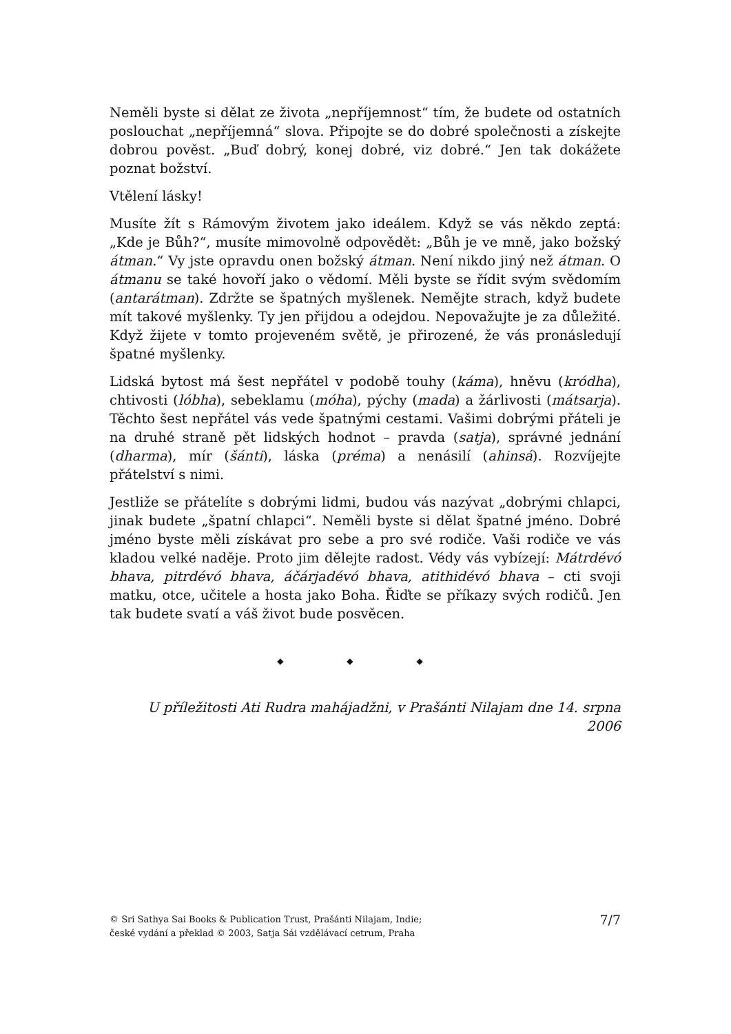Neměli byste si dělat ze života „nepříjemnost“ tím, že budete od ostatních poslouchat „nepříjemná“ slova. Připojte se do dobré společnosti a získejte dobrou pověst. „Buď dobrý, konej dobré, viz dobré.“ Jen tak dokážete poznat božství.
Vtělení lásky!
Musíte žít s Rámovým životem jako ideálem. Když se vás někdo zeptá: „Kde je Bůh?“, musíte mimovolně odpovědět: „Bůh je ve mně, jako božský átman.“ Vy jste opravdu onen božský átman. Není nikdo jiný než átman. O átmanu se také hovoří jako o vědomí. Měli byste se řídit svým svědomím (antarátman). Zdržte se špatných myšlenek. Nemějte strach, když budete mít takové myšlenky. Ty jen přijdou a odejdou. Nepovažujte je za důležité. Když žijete v tomto projeveném světě, je přirozené, že vás pronásledují špatné myšlenky.
Lidská bytost má šest nepřátel v podobě touhy (káma), hněvu (kródha), chtivosti (lóbha), sebeklamu (móha), pýchy (mada) a žárlivosti (mátsarja). Těchto šest nepřátel vás vede špatnými cestami. Vašimi dobrými přáteli je na druhé straně pět lidských hodnot – pravda (satja), správné jednání (dharma), mír (šánti), láska (préma) a nenásilí (ahinsá). Rozvíjejte přátelství s nimi.
Jestliže se přátelíte s dobrými lidmi, budou vás nazývat „dobrými chlapci, jinak budete „špatní chlapci“. Neměli byste si dělat špatné jméno. Dobré jméno byste měli získávat pro sebe a pro své rodiče. Vaši rodiče ve vás kladou velké naděje. Proto jim dělejte radost. Védy vás vybízejí: Mátrdévó bhava, pitrdévó bhava, áčárjadévó bhava, atithidévó bhava – cti svoji matku, otce, učitele a hosta jako Boha. Řiďte se příkazy svých rodičů. Jen tak budete svatí a váš život bude posvěcen.
◆ ◆ ◆
U příležitosti Ati Rudra mahájadžni, v Prašánti Nilajam dne 14. srpna 2006
© Sri Sathya Sai Books & Publication Trust, Prašánti Nilajam, Indie;
české vydání a překlad © 2003, Satja Sái vzdělávací cetrum, Praha
7/7